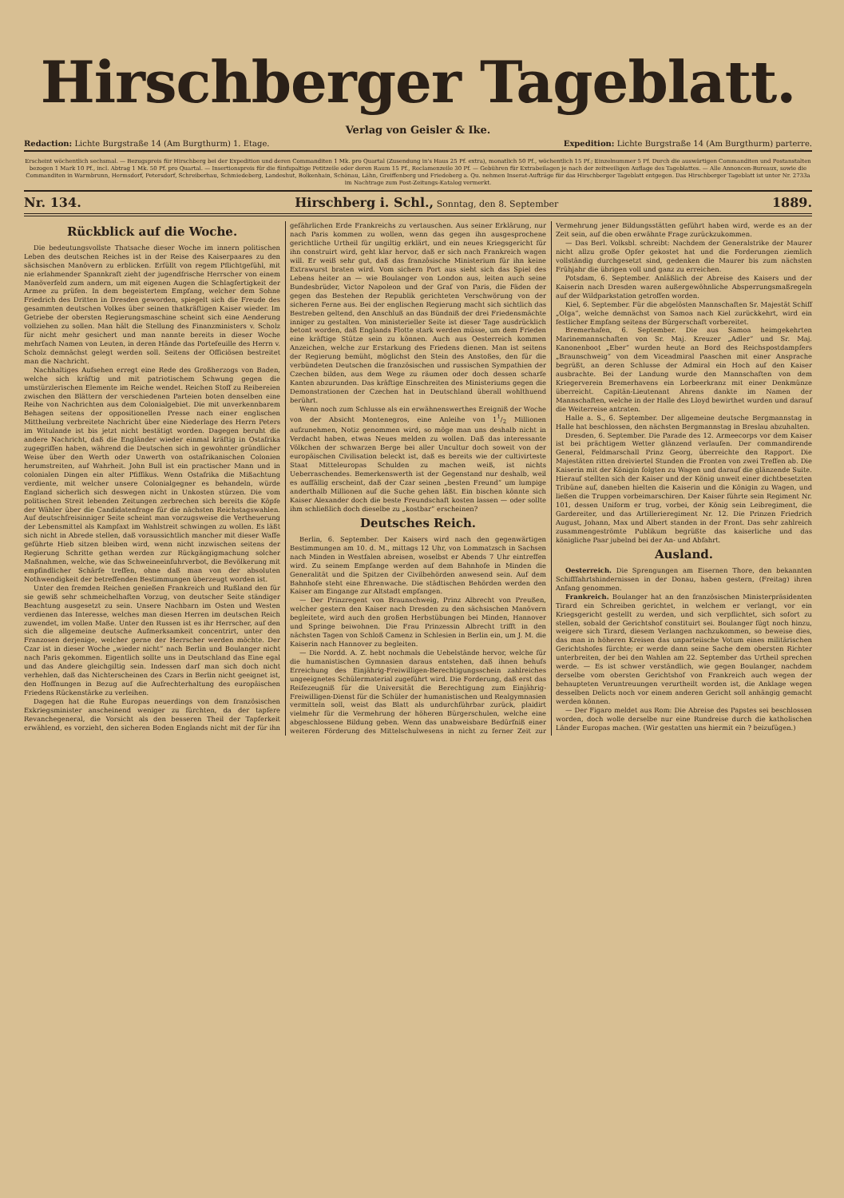Hirschberger Tageblatt.
Verlag von Geisler & Ike.
Redaction: Lichte Burgstraße 14 (Am Burgthurm) 1. Etage. Expedition: Lichte Burgstraße 14 (Am Burgthurm) parterre.
Erscheint wöchentlich sechsmal. — Bezugspreis für Hirschberg bei der Expedition und deren Commanditen 1 Mk. pro Quartal (Zusendung in's Haus 25 Pf. extra), monatlich 50 Pf., wöchentlich 15 Pf.; Einzelnummer 5 Pf. Durch die auswärtigen Commanditen und Postanstalten bezogen 1 Mark 10 Pf., incl. Abtrag 1 Mk. 50 Pf. pro Quartal. — Insertionspreis für die fünfspaltige Petitzeile oder deren Raum 15 Pf., Reclamenzeile 30 Pf. — Gebühren für Extrabeilagen je nach der zeitweiligen Auflage des Tageblattes. — Alle Annoncen-Bureaux, sowie die Commanditen in Warmbrunn, Hermsdorf, Petersdorf, Schreiberhau, Schmiedeberg, Landeshut, Bolkenhain, Schönau, Lähn, Greiffenberg und Friedeberg a. Qu. nehmen Inserat-Aufträge für das Hirschberger Tageblatt entgegen. Das Hirschberger Tageblatt ist unter Nr. 2733a im Nachtrage zum Post-Zeitungs-Katalog vermerkt.
Nr. 134. Hirschberg i. Schl., Sonntag, den 8. September 1889.
Rückblick auf die Woche.
Die bedeutungsvollste Thatsache dieser Woche im innern politischen Leben des deutschen Reiches ist in der Reise des Kaiserpaares zu den sächsischen Manövern zu erblicken. Erfüllt von regem Pflichtgefühl, mit nie erlahmender Spannkraft zieht der jugendfrische Herrscher von einem Manöverfeld zum andern, um mit eigenen Augen die Schlagfertigkeit der Armee zu prüfen. In dem begeistertem Empfang, welcher dem Sohne Friedrich des Dritten in Dresden geworden, spiegelt sich die Freude des gesammten deutschen Volkes über seinen thatkräftigen Kaiser wieder. Im Getriebe der obersten Regierungsmaschine scheint sich eine Aenderung vollziehen zu sollen. Man hält die Stellung des Finanzministers v. Scholz für nicht mehr gesichert und man nannte bereits in dieser Woche mehrfach Namen von Leuten, in deren Hände das Portefeuille des Herrn v. Scholz demnächst gelegt werden soll. Seitens der Officiösen bestreitet man die Nachricht.
Nachhaltiges Aufsehen erregt eine Rede des Großherzogs von Baden, welche sich kräftig und mit patriotischem Schwung gegen die umstürzlerischen Elemente im Reiche wendet. Reichen Stoff zu Reibereien zwischen den Blättern der verschiedenen Parteien boten denselben eine Reihe von Nachrichten aus dem Colonialgebiet. Die mit unverkennbarem Behagen seitens der oppositionellen Presse nach einer englischen Mittheilung verbreitete Nachricht über eine Niederlage des Herrn Peters im Witulande ist bis jetzt nicht bestätigt worden. Dagegen beruht die andere Nachricht, daß die Engländer wieder einmal kräftig in Ostafrika zugegriffen haben, während die Deutschen sich in gewohnter gründlicher Weise über den Werth oder Unwerth von ostafrikanischen Colonien herumstreiten, auf Wahrheit. John Bull ist ein practischer Mann und in colonialen Dingen ein alter Pfiffikus. Wenn Ostafrika die Mißachtung verdiente, mit welcher unsere Colonialgegner es behandeln, würde England sicherlich sich deswegen nicht in Unkosten stürzen. Die vom politischen Streit lebenden Zeitungen zerbrechen sich bereits die Köpfe der Wähler über die Candidatenfrage für die nächsten Reichstagswahlen. Auf deutschfreisinniger Seite scheint man vorzugsweise die Vertheuerung der Lebensmittel als Kampfaxt im Wahlstreit schwingen zu wollen. Es läßt sich nicht in Abrede stellen, daß voraussichtlich mancher mit dieser Waffe geführte Hieb sitzen bleiben wird, wenn nicht inzwischen seitens der Regierung Schritte gethan werden zur Rückgängigmachung solcher Maßnahmen, welche, wie das Schweineeinfuhrverbot, die Bevölkerung mit empfindlicher Schärfe treffen, ohne daß man von der absoluten Nothwendigkeit der betreffenden Bestimmungen überzeugt worden ist.
Unter den fremden Reichen genießen Frankreich und Rußland den für sie gewiß sehr schmeichelhaften Vorzug, von deutscher Seite ständiger Beachtung ausgesetzt zu sein. Unsere Nachbarn im Osten und Westen verdienen das Interesse, welches man diesen Herren im deutschen Reich zuwendet, im vollen Maße. Unter den Russen ist es ihr Herrscher, auf den sich die allgemeine deutsche Aufmerksamkeit concentrirt, unter den Franzosen derjenige, welcher gerne der Herrscher werden möchte. Der Czar ist in dieser Woche „wieder nicht“ nach Berlin und Boulanger nicht nach Paris gekommen. Eigentlich sollte uns in Deutschland das Eine egal und das Andere gleichgiltig sein. Indessen darf man sich doch nicht verhehlen, daß das Nichterscheinen des Czars in Berlin nicht geeignet ist, den Hoffnungen in Bezug auf die Aufrechterhaltung des europäischen Friedens Rückenstärke zu verleihen.
Dagegen hat die Ruhe Europas neuerdings von dem französischen Exkriegsminister anscheinend weniger zu fürchten, da der tapfere Revanchegeneral, die Vorsicht als den besseren Theil der Tapferkeit erwählend, es vorzieht, den sicheren Boden Englands nicht mit der für ihn gefährlichen Erde Frankreichs zu vertauschen. Aus seiner Erklärung, nur nach Paris kommen zu wollen, wenn das gegen ihn ausgesprochene gerichtliche Urtheil für ungiltig erklärt, und ein neues Kriegsgericht für ihn construirt wird, geht klar hervor, daß er sich nach Frankreich wagen will. Er weiß sehr gut, daß das französische Ministerium für ihn keine Extrawurst braten wird. Vom sichern Port aus sieht sich das Spiel des Lebens heiter an — wie Boulanger von London aus, leiten auch seine Bundesbrüder, Victor Napoleon und der Graf von Paris, die Fäden der gegen das Bestehen der Republik gerichteten Verschwörung von der sicheren Ferne aus. Bei der englischen Regierung macht sich sichtlich das Bestreben geltend, den Anschluß an das Bündniß der drei Friedensmächte inniger zu gestalten. Von ministerieller Seite ist dieser Tage ausdrücklich betont worden, daß Englands Flotte stark werden müsse, um dem Frieden eine kräftige Stütze sein zu können. Auch aus Oesterreich kommen Anzeichen, welche zur Erstarkung des Friedens dienen. Man ist seitens der Regierung bemüht, möglichst den Stein des Anstoßes, den für die verbündeten Deutschen die französischen und russischen Sympathien der Czechen bilden, aus dem Wege zu räumen oder doch dessen scharfe Kanten abzurunden. Das kräftige Einschreiten des Ministeriums gegen die Demonstrationen der Czechen hat in Deutschland überall wohlthuend berührt.
Wenn noch zum Schlusse als ein erwähnenswerthes Ereigniß der Woche von der Absicht Montenegros, eine Anleihe von 11/2 Millionen aufzunehmen, Notiz genommen wird, so möge man uns deshalb nicht in Verdacht haben, etwas Neues melden zu wollen. Daß das interessante Völkchen der schwarzen Berge bei aller Uncultur doch soweit von der europäischen Civilisation beleckt ist, daß es bereits wie der cultivirteste Staat Mitteleuropas Schulden zu machen weiß, ist nichts Ueberraschendes. Bemerkenswerth ist der Gegenstand nur deshalb, weil es auffällig erscheint, daß der Czar seinen „besten Freund“ um lumpige anderthalb Millionen auf die Suche gehen läßt. Ein bischen könnte sich Kaiser Alexander doch die beste Freundschaft kosten lassen — oder sollte ihm schließlich doch dieselbe zu „kostbar“ erscheinen?
Deutsches Reich.
Berlin, 6. September. Der Kaisers wird nach den gegenwärtigen Bestimmungen am 10. d. M., mittags 12 Uhr, von Lommatzsch in Sachsen nach Minden in Westfalen abreisen, woselbst er Abends 7 Uhr eintreffen wird. Zu seinem Empfange werden auf dem Bahnhofe in Minden die Generalität und die Spitzen der Civilbehörden anwesend sein. Auf dem Bahnhofe steht eine Ehrenwache. Die städtischen Behörden werden den Kaiser am Eingange zur Altstadt empfangen.
— Der Prinzregent von Braunschweig, Prinz Albrecht von Preußen, welcher gestern den Kaiser nach Dresden zu den sächsischen Manövern begleitete, wird auch den großen Herbstübungen bei Minden, Hannover und Springe beiwohnen. Die Frau Prinzessin Albrecht trifft in den nächsten Tagen von Schloß Camenz in Schlesien in Berlin ein, um J. M. die Kaiserin nach Hannover zu begleiten.
— Die Nordd. A. Z. hebt nochmals die Uebelstände hervor, welche für die humanistischen Gymnasien daraus entstehen, daß ihnen behufs Erreichung des Einjährig-Freiwilligen-Berechtigungsschein zahlreiches ungeeignetes Schülermaterial zugeführt wird. Die Forderung, daß erst das Reifezeugniß für die Universität die Berechtigung zum Einjährig-Freiwilligen-Dienst für die Schüler der humanistischen und Realgymnasien vermitteln soll, weist das Blatt als undurchführbar zurück, plaidirt vielmehr für die Vermehrung der höheren Bürgerschulen, welche eine abgeschlossene Bildung geben. Wenn das unabweisbare Bedürfniß einer weiteren Förderung des Mittelschulwesens in nicht zu ferner Zeit zur Vermehrung jener Bildungsstätten geführt haben wird, werde es an der Zeit sein, auf die oben erwähnte Frage zurückzukommen.
— Das Berl. Volksbl. schreibt: Nachdem der Generalstrike der Maurer nicht allzu große Opfer gekostet hat und die Forderungen ziemlich vollständig durchgesetzt sind, gedenken die Maurer bis zum nächsten Frühjahr die übrigen voll und ganz zu erreichen.
Potsdam, 6. September. Anläßlich der Abreise des Kaisers und der Kaiserin nach Dresden waren außergewöhnliche Absperrungsmaßregeln auf der Wildparkstation getroffen worden.
Kiel, 6. September. Für die abgelösten Mannschaften Sr. Majestät Schiff „Olga“, welche demnächst von Samoa nach Kiel zurückkehrt, wird ein festlicher Empfang seitens der Bürgerschaft vorbereitet.
Bremerhafen, 6. September. Die aus Samoa heimgekehrten Marinemannschaften von Sr. Maj. Kreuzer „Adler“ und Sr. Maj. Kanonenboot „Eber“ wurden heute an Bord des Reichspostdampfers „Braunschweig“ von dem Viceadmiral Paaschen mit einer Ansprache begrüßt, an deren Schlusse der Admiral ein Hoch auf den Kaiser ausbrachte. Bei der Landung wurde den Mannschaften von dem Kriegerverein Bremerhavens ein Lorbeerkranz mit einer Denkmünze überreicht. Capitän-Lieutenant Ahrens dankte im Namen der Mannschaften, welche in der Halle des Lloyd bewirthet wurden und darauf die Weiterreise antraten.
Halle a. S., 6. September. Der allgemeine deutsche Bergmannstag in Halle hat beschlossen, den nächsten Bergmannstag in Breslau abzuhalten.
Dresden, 6. September. Die Parade des 12. Armeecorps vor dem Kaiser ist bei prächtigem Wetter glänzend verlaufen. Der commandirende General, Feldmarschall Prinz Georg, überreichte den Rapport. Die Majestäten ritten dreiviertel Stunden die Fronten von zwei Treffen ab. Die Kaiserin mit der Königin folgten zu Wagen und darauf die glänzende Suite. Hierauf stellten sich der Kaiser und der König unweit einer dichtbesetzten Tribüne auf, daneben hielten die Kaiserin und die Königin zu Wagen, und ließen die Truppen vorbeimarschiren. Der Kaiser führte sein Regiment Nr. 101, dessen Uniform er trug, vorbei, der König sein Leibregiment, die Gardereiter, und das Artillerieregiment Nr. 12. Die Prinzen Friedrich August, Johann, Max und Albert standen in der Front. Das sehr zahlreich zusammengeströmte Publikum begrüßte das kaiserliche und das königliche Paar jubelnd bei der An- und Abfahrt.
Ausland.
Oesterreich. Die Sprengungen am Eisernen Thore, den bekannten Schifffahrtshindernissen in der Donau, haben gestern, (Freitag) ihren Anfang genommen.
Frankreich. Boulanger hat an den französischen Ministerpräsidenten Tirard ein Schreiben gerichtet, in welchem er verlangt, vor ein Kriegsgericht gestellt zu werden, und sich verpflichtet, sich sofort zu stellen, sobald der Gerichtshof constituirt sei. Boulanger fügt noch hinzu, weigere sich Tirard, diesem Verlangen nachzukommen, so beweise dies, das man in höheren Kreisen das unparteiische Votum eines militärischen Gerichtshofes fürchte; er werde dann seine Sache dem obersten Richter unterbreiten, der bei den Wahlen am 22. September das Urtheil sprechen werde. — Es ist schwer verständlich, wie gegen Boulanger, nachdem derselbe vom obersten Gerichtshof von Frankreich auch wegen der behaupteten Veruntreuungen verurtheilt worden ist, die Anklage wegen desselben Delicts noch vor einem anderen Gericht soll anhängig gemacht werden können.
— Der Figaro meldet aus Rom: Die Abreise des Papstes sei beschlossen worden, doch wolle derselbe nur eine Rundreise durch die katholischen Länder Europas machen. (Wir gestatten uns hiermit ein ? beizufügen.)